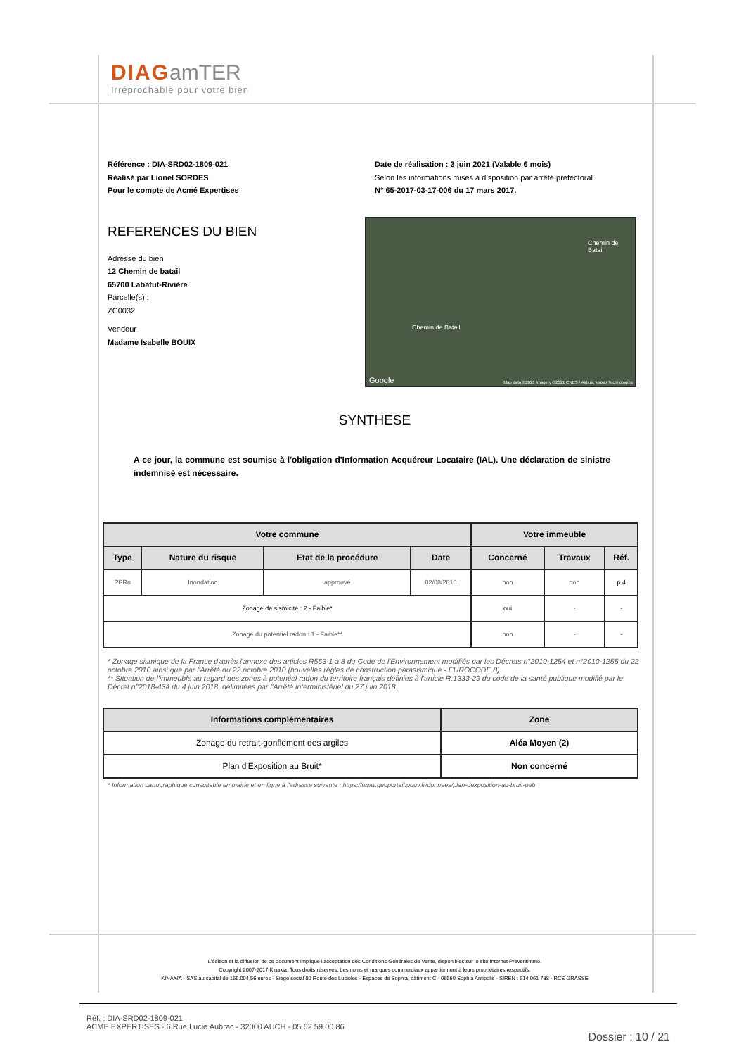DIAG amTER
Irréprochable pour votre bien
Référence : DIA-SRD02-1809-021
Réalisé par Lionel SORDES
Pour le compte de Acmé Expertises
Date de réalisation : 3 juin 2021 (Valable 6 mois)
Selon les informations mises à disposition par arrêté préfectoral :
N° 65-2017-03-17-006 du 17 mars 2017.
REFERENCES DU BIEN
Adresse du bien
12 Chemin de batail
65700 Labatut-Rivière
Parcelle(s) :
ZC0032
Vendeur
Madame Isabelle BOUIX
Chemin de Batail
Chemin de Batail
Google Map data ©2021 Imagery ©2021 CNES / Airbus, Maxar Technologies
SYNTHESE
A ce jour, la commune est soumise à l'obligation d'Information Acquéreur Locataire (IAL). Une déclaration de sinistre indemnisé est nécessaire.
| Votre commune | | | | Votre immeuble | | |
| --- | --- | --- | --- | --- | --- | --- |
| Type | Nature du risque | Etat de la procédure | Date | Concerné | Travaux | Réf. |
| PPRn | Inondation | approuvé | 02/08/2010 | non | non | p.4 |
| Zonage de sismicité : 2 - Faible* | | | | oui | - | - |
| Zonage du potentiel radon : 1 - Faible** | | | | non | - | - |
* Zonage sismique de la France d'après l'annexe des articles R563-1 à 8 du Code de l'Environnement modifiés par les Décrets n°2010-1254 et n°2010-1255 du 22 octobre 2010 ainsi que par l'Arrêté du 22 octobre 2010 (nouvelles règles de construction parasismique - EUROCODE 8).
** Situation de l'immeuble au regard des zones à potentiel radon du territoire français définies à l'article R.1333-29 du code de la santé publique modifié par le Décret n°2018-434 du 4 juin 2018, délimitées par l'Arrêté interministériel du 27 juin 2018.
| Informations complémentaires | Zone |
| --- | --- |
| Zonage du retrait-gonflement des argiles | Aléa Moyen (2) |
| Plan d'Exposition au Bruit* | Non concerné |
* Information cartographique consultable en mairie et en ligne à l'adresse suivante : https://www.geoportail.gouv.fr/donnees/plan-dexposition-au-bruit-peb
L'édition et la diffusion de ce document implique l'acceptation des Conditions Générales de Vente, disponibles sur le site Internet Preventimmo.
Copyright 2007-2017 Kinaxia. Tous droits réservés. Les noms et marques commerciaux appartiennent à leurs propriétaires respectifs.
KINAXIA - SAS au capital de 165.004,56 euros - Siège social 80 Route des Lucioles - Espaces de Sophia, bâtiment C - 06560 Sophia Antipolis - SIREN : 514 061 738 - RCS GRASSE
Réf. : DIA-SRD02-1809-021
ACME EXPERTISES - 6 Rue Lucie Aubrac - 32000 AUCH - 05 62 59 00 86
Dossier : 10 / 21